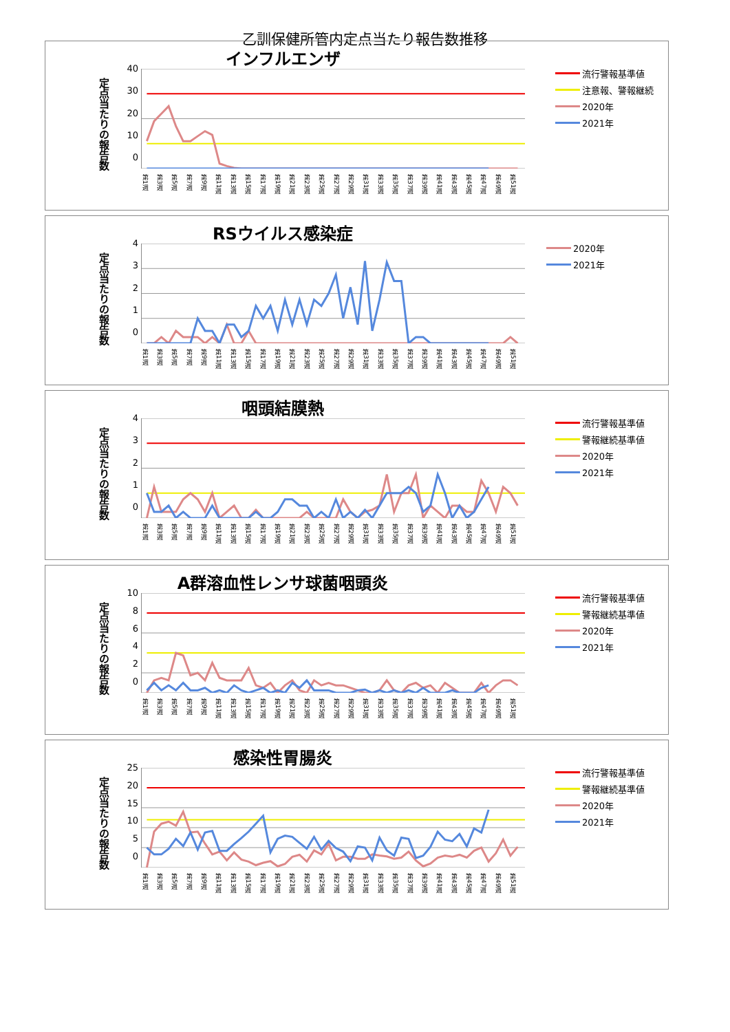乙訓保健所管内定点当たり報告数推移
インフルエンザ
定点当たりの報告数
40
30
20
10
0
第1週 第3週 第5週 第7週 第9週 第11週 第13週 第15週 第17週 第19週 第21週 第23週 第25週 第27週 第29週 第31週 第33週 第35週 第37週 第39週 第41週 第43週 第45週 第47週 第49週 第51週
流行警報基準値
注意報、警報継続
2020年
2021年
RSウイルス感染症
定点当たりの報告数
43210
第1週 第3週 第5週 第7週 第9週 第11週 第13週 第15週 第17週 第19週 第21週 第23週 第25週 第27週 第29週 第31週 第33週 第35週 第37週 第39週 第41週 第43週 第45週 第47週 第49週 第51週
2020年
2021年
咽頭結膜熱
定点当たりの報告数
43210
第1週 第3週 第5週 第7週 第9週 第11週 第13週 第15週 第17週 第19週 第21週 第23週 第25週 第27週 第29週 第31週 第33週 第35週 第37週 第39週 第41週 第43週 第45週 第47週 第49週 第51週
流行警報基準値
警報継続基準値
2020年
2021年
A群溶血性レンサ球菌咽頭炎
定点当たりの報告数
10
86420
第1週 第3週 第5週 第7週 第9週 第11週 第13週 第15週 第17週 第19週 第21週 第23週 第25週 第27週 第29週 第31週 第33週 第35週 第37週 第39週 第41週 第43週 第45週 第47週 第49週 第51週
流行警報基準値
警報継続基準値
2020年
2021年
感染性胃腸炎
定点当たりの報告数
25
20
15
10
50
第1週 第3週 第5週 第7週 第9週 第11週 第13週 第15週 第17週 第19週 第21週 第23週 第25週 第27週 第29週 第31週 第33週 第35週 第37週 第39週 第41週 第43週 第45週 第47週 第49週 第51週
流行警報基準値
警報継続基準値
2020年
2021年